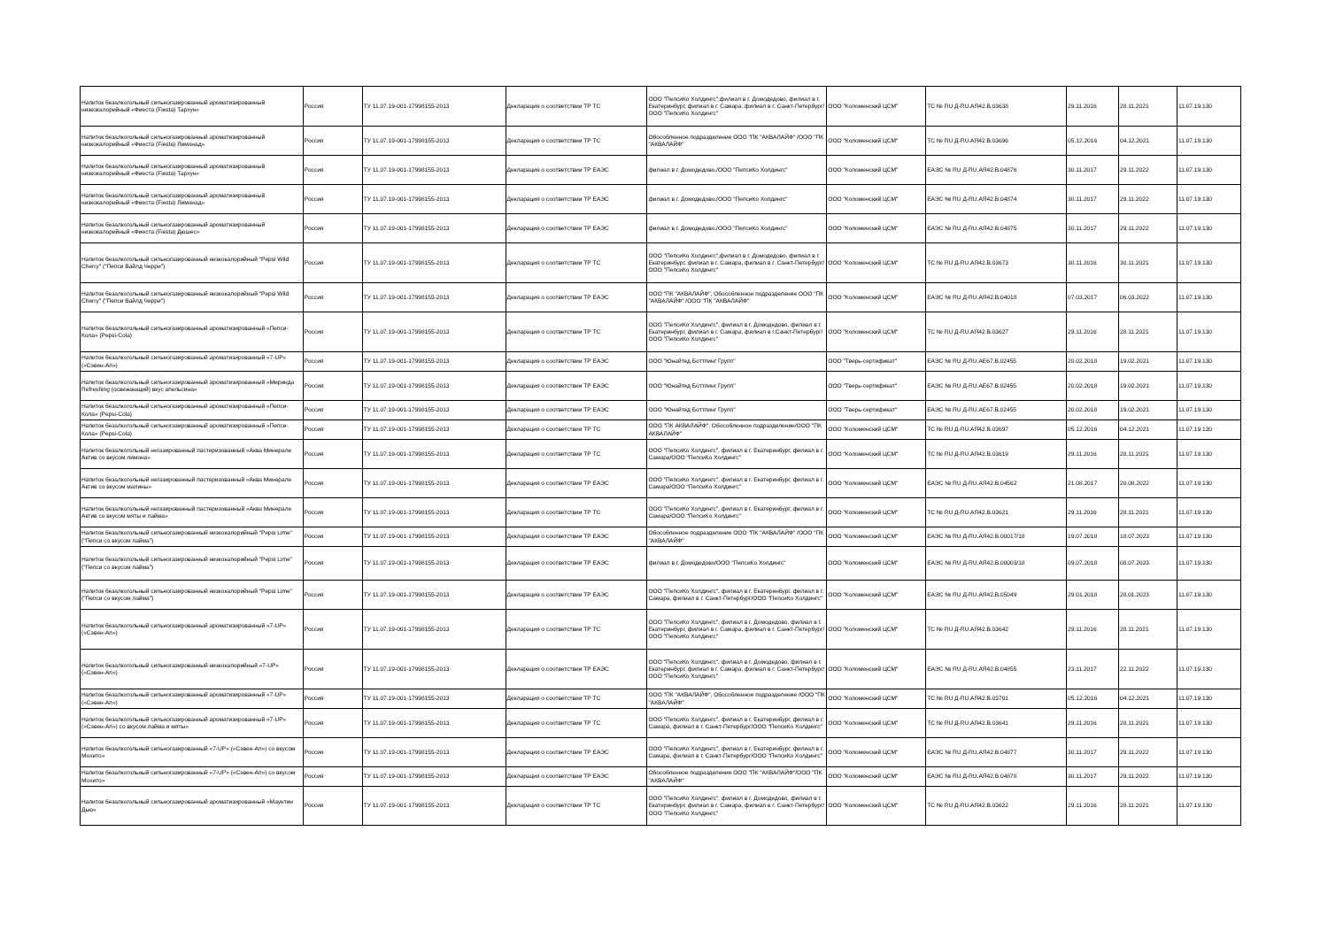| Напиток безалкогольный сильногазированный ароматизированный низкокалорийный «Фиеста (Fiesta) Тархун» | Россия | ТУ 11.07.19-001-17998155-2013 | Декларация о соответствии ТР ТС | ООО "ПепсиКо Холдингс",филиал в г. Домодедово, филиал в г. Екатеринбург, филиал в г. Самара, филиал в г. Санкт-Петербург/ООО "ПепсиКо Холдингс" | ООО "Коломенский ЦСМ" | ТС № RU Д-RU.АЯ42.В.03638 | 29.11.2016 | 28.11.2021 | 11.07.19.130 |
| Напиток безалкогольный сильногазированный ароматизированный низкокалорийный «Фиеста (Fiesta) Лимонад» | Россия | ТУ 11.07.19-001-17998155-2013 | Декларация о соответствии ТР ТС | Обособленное подразделение ООО "ПК "АКВАЛАЙФ" /ООО "ПК "АКВАЛАЙФ" | ООО "Коломенский ЦСМ" | ТС № RU Д-RU.АЯ42.В.03696 | 05.12.2016 | 04.12.2021 | 11.07.19.130 |
| Напиток безалкогольный сильногазированный ароматизированный низкокалорийный «Фиеста (Fiesta) Тархун» | Россия | ТУ 11.07.19-001-17998155-2013 | Декларация о соответствии ТР ЕАЭС | филиал в г. Домодедово,/ООО "ПепсиКо Холдингс" | ООО "Коломенский ЦСМ" | ЕАЭС № RU Д-RU.АЯ42.В.04876 | 30.11.2017 | 29.11.2022 | 11.07.19.130 |
| Напиток безалкогольный сильногазированный ароматизированный низкокалорийный «Фиеста (Fiesta) Лимонад» | Россия | ТУ 11.07.19-001-17998155-2013 | Декларация о соответствии ТР ЕАЭС | филиал в г. Домодедово,/ООО "ПепсиКо Холдингс" | ООО "Коломенский ЦСМ" | ЕАЭС № RU Д-RU.АЯ42.В.04874 | 30.11.2017 | 29.11.2022 | 11.07.19.130 |
| Напиток безалкогольный сильногазированный ароматизированный низкокалорийный «Фиеста (Fiesta) Дюшес» | Россия | ТУ 11.07.19-001-17998155-2013 | Декларация о соответствии ТР ЕАЭС | филиал в г. Домодедово,/ООО "ПепсиКо Холдингс" | ООО "Коломенский ЦСМ" | ЕАЭС № RU Д-RU.АЯ42.В.04875 | 30.11.2017 | 29.11.2022 | 11.07.19.130 |
| Напиток безалкогольный сильногазированный низкокалорийный "Pepsi Wild Cherry" ("Пепси Вайлд Черри") | Россия | ТУ 11.07.19-001-17998155-2013 | Декларация о соответствии ТР ТС | ООО "ПепсиКо Холдингс",филиал в г. Домодедово, филиал в г. Екатеринбург, филиал в г. Самара, филиал в г. Санкт-Петербург/ООО "ПепсиКо Холдингс" | ООО "Коломенский ЦСМ" | ТС № RU Д-RU.АЯ42.В.03673 | 30.11.2016 | 30.11.2021 | 11.07.19.130 |
| Напиток безалкогольный сильногазированный низкокалорийный "Pepsi Wild Cherry" ("Пепси Вайлд Черри") | Россия | ТУ 11.07.19-001-17998155-2013 | Декларация о соответствии ТР ЕАЭС | ООО "ПК "АКВАЛАЙФ", Обособленное подразделение ООО "ПК "АКВАЛАЙФ" /ООО "ПК "АКВАЛАЙФ" | ООО "Коломенский ЦСМ" | ЕАЭС № RU Д-RU.АЯ42.В.04018 | 07.03.2017 | 06.03.2022 | 11.07.19.130 |
| Напиток безалкогольный сильногазированный ароматизированный «Пепси-Кола» (Pepsi-Cola) | Россия | ТУ 11.07.19-001-17998155-2013 | Декларация о соответствии ТР ТС | ООО "ПепсиКо Холдингс", филиал в г. Домодедово, филиал в г. Екатеринбург, филиал в г. Самара, филиал в г.Санкт-Петербург/ООО "ПепсиКо Холдингс" | ООО "Коломенский ЦСМ" | ТС № RU Д-RU.АЯ42.В.03627 | 29.11.2016 | 28.11.2021 | 11.07.19.130 |
| Напиток безалкогольный сильногазированный ароматизированный «7-UP» («Сэвен-Ап») | Россия | ТУ 11.07.19-001-17998155-2013 | Декларация о соответствии ТР ЕАЭС | ООО "Юнайтед Боттлинг Групп" | ООО "Тверь-сертификат" | ЕАЭС № RU Д-RU.АЕ67.В.02455 | 20.02.2018 | 19.02.2021 | 11.07.19.130 |
| Напиток безалкогольный сильногазированный ароматизированный «Миринда Refreshing (освежающий) вкус апельсина» | Россия | ТУ 11.07.19-001-17998155-2013 | Декларация о соответствии ТР ЕАЭС | ООО "Юнайтед Боттлинг Групп" | ООО "Тверь-сертификат" | ЕАЭС № RU Д-RU.АЕ67.В.02455 | 20.02.2018 | 19.02.2021 | 11.07.19.130 |
| Напиток безалкогольный сильногазированный ароматизированный «Пепси-Кола» (Pepsi-Cola) | Россия | ТУ 11.07.19-001-17998155-2013 | Декларация о соответствии ТР ЕАЭС | ООО "Юнайтед Боттлинг Групп" | ООО "Тверь-сертификат" | ЕАЭС № RU Д-RU.АЕ67.В.02455 | 20.02.2018 | 19.02.2021 | 11.07.19.130 |
| Напиток безалкогольный сильногазированный ароматизированный «Пепси-Кола» (Pepsi-Cola) | Россия | ТУ 11.07.19-001-17998155-2013 | Декларация о соответствии ТР ТС | ООО "ПК АКВАЛАЙФ", Обособленное подразделение/ООО "ПК АКВАЛАЙФ" | ООО "Коломенский ЦСМ" | ТС № RU Д-RU.АЯ42.В.03697 | 05.12.2016 | 04.12.2021 | 11.07.19.130 |
| Напиток безалкогольный негазированный пастеризованный «Аква Минерале Актив со вкусом лимона» | Россия | ТУ 11.07.19-001-17998155-2013 | Декларация о соответствии ТР ТС | ООО "ПепсиКо Холдингс", филиал в г. Екатеринбург, филиал в г. Самара/ООО "ПепсиКо Холдингс" | ООО "Коломенский ЦСМ" | ТС № RU Д-RU.АЯ42.В.03619 | 29.11.2016 | 28.11.2021 | 11.07.19.130 |
| Напиток безалкогольный негазированный пастеризованный «Аква Минерале Актив со вкусом малины» | Россия | ТУ 11.07.19-001-17998155-2013 | Декларация о соответствии ТР ЕАЭС | ООО "ПепсиКо Холдингс", филиал в г. Екатеринбург, филиал в г. Самара/ООО "ПепсиКо Холдингс" | ООО "Коломенский ЦСМ" | ЕАЭС № RU Д-RU.АЯ42.В.04562 | 21.08.2017 | 20.08.2022 | 11.07.19.130 |
| Напиток безалкогольный негазированный пастеризованный «Аква Минерале Актив со вкусом мяты и лайма» | Россия | ТУ 11.07.19-001-17998155-2013 | Декларация о соответствии ТР ТС | ООО "ПепсиКо Холдингс", филиал в г. Екатеринбург, филиал в г. Самара/ООО "ПепсиКо Холдингс" | ООО "Коломенский ЦСМ" | ТС № RU Д-RU.АЯ42.В.03621 | 29.11.2016 | 28.11.2021 | 11.07.19.130 |
| Напиток безалкогольный сильногазированный низкокалорийный "Pepsi Lime" ("Пепси со вкусом лайма") | Россия | ТУ 11.07.19-001-17998155-2013 | Декларация о соответствии ТР ЕАЭС | Обособленное подразделение ООО "ПК "АКВАЛАЙФ" /ООО "ПК "АКВАЛАЙФ" | ООО "Коломенский ЦСМ" | ЕАЭС № RU Д-RU.АЯ42.В.00017/18 | 19.07.2018 | 18.07.2023 | 11.07.19.130 |
| Напиток безалкогольный сильногазированный низкокалорийный "Pepsi Lime" ("Пепси со вкусом лайма") | Россия | ТУ 11.07.19-001-17998155-2013 | Декларация о соответствии ТР ЕАЭС | филиал в г. Домодедово/ООО "ПепсиКо Холдингс" | ООО "Коломенский ЦСМ" | ЕАЭС № RU Д-RU.АЯ42.В.00003/18 | 09.07.2018 | 08.07.2023 | 11.07.19.130 |
| Напиток безалкогольный сильногазированный низкокалорийный "Pepsi Lime" ("Пепси со вкусом лайма") | Россия | ТУ 11.07.19-001-17998155-2013 | Декларация о соответствии ТР ЕАЭС | ООО "ПепсиКо Холдингс", филиал в г. Екатеринбург, филиал в г. Самара, филиал в г. Санкт-Петербург/ООО "ПепсиКо Холдингс" | ООО "Коломенский ЦСМ" | ЕАЭС № RU Д-RU.АЯ42.В.05049 | 29.01.2018 | 28.01.2023 | 11.07.19.130 |
| Напиток безалкогольный сильногазированный ароматизированный «7-UP» («Сэвен-Ап») | Россия | ТУ 11.07.19-001-17998155-2013 | Декларация о соответствии ТР ТС | ООО "ПепсиКо Холдингс", филиал в г. Домодедово, филиал в г. Екатеринбург, филиал в г. Самара, филиал в г. Санкт-Петербург/ООО "ПепсиКо Холдингс" | ООО "Коломенский ЦСМ" | ТС № RU Д-RU.АЯ42.В.03642 | 29.11.2016 | 28.11.2021 | 11.07.19.130 |
| Напиток безалкогольный сильногазированный низкокалорийный «7-UP» («Сэвен-Ап») | Россия | ТУ 11.07.19-001-17998155-2013 | Декларация о соответствии ТР ЕАЭС | ООО "ПепсиКо Холдингс", филиал в г. Домодедово, филиал в г. Екатеринбург, филиал в г. Самара, филиал в г. Санкт-Петербург/ООО "ПепсиКо Холдингс" | ООО "Коломенский ЦСМ" | ЕАЭС № RU Д-RU.АЯ42.В.04855 | 23.11.2017 | 22.11.2022 | 11.07.19.130 |
| Напиток безалкогольный сильногазированный ароматизированный «7-UP» («Сэвен-Ап») | Россия | ТУ 11.07.19-001-17998155-2013 | Декларация о соответствии ТР ТС | ООО "ПК "АКВАЛАЙФ", Обособленное подразделение /ООО "ПК "АКВАЛАЙФ" | ООО "Коломенский ЦСМ" | ТС № RU Д-RU.АЯ42.В.03701 | 05.12.2016 | 04.12.2021 | 11.07.19.130 |
| Напиток безалкогольный сильногазированный ароматизированный «7-UP» («Сэвен-Ап») со вкусом лайма и мяты» | Россия | ТУ 11.07.19-001-17998155-2013 | Декларация о соответствии ТР ТС | ООО "ПепсиКо Холдингс", филиал в г. Екатеринбург, филиал в г. Самара, филиал в г. Санкт-Петербург/ООО "ПепсиКо Холдингс" | ООО "Коломенский ЦСМ" | ТС № RU Д-RU.АЯ42.В.03641 | 29.11.2016 | 28.11.2021 | 11.07.19.130 |
| Напиток безалкогольный сильногазированный «7-UP» («Сэвен-Ап») со вкусом Мохито» | Россия | ТУ 11.07.19-001-17998155-2013 | Декларация о соответствии ТР ЕАЭС | ООО "ПепсиКо Холдингс", филиал в г. Екатеринбург, филиал в г. Самара, филиал в г. Санкт-Петербург/ООО "ПепсиКо Холдингс" | ООО "Коломенский ЦСМ" | ЕАЭС № RU Д-RU.АЯ42.В.04877 | 30.11.2017 | 29.11.2022 | 11.07.19.130 |
| Напиток безалкогольный сильногазированный «7-UP» («Сэвен-Ап») со вкусом Мохито» | Россия | ТУ 11.07.19-001-17998155-2013 | Декларация о соответствии ТР ЕАЭС | Обособленное подразделение ООО "ПК "АКВАЛАЙФ"/ООО "ПК "АКВАЛАЙФ" | ООО "Коломенский ЦСМ" | ЕАЭС № RU Д-RU.АЯ42.В.04878 | 30.11.2017 | 29.11.2022 | 11.07.19.130 |
| Напиток безалкогольный сильногазированный ароматизированный «Маунтин Дью» | Россия | ТУ 11.07.19-001-17998155-2013 | Декларация о соответствии ТР ТС | ООО "ПепсиКо Холдингс", филиал в г. Домодедово, филиал в г. Екатеринбург, филиал в г. Самара, филиал в г. Санкт-Петербург/ООО "ПепсиКо Холдингс" | ООО "Коломенский ЦСМ" | ТС № RU Д-RU.АЯ42.В.03622 | 29.11.2016 | 28.11.2021 | 11.07.19.130 |